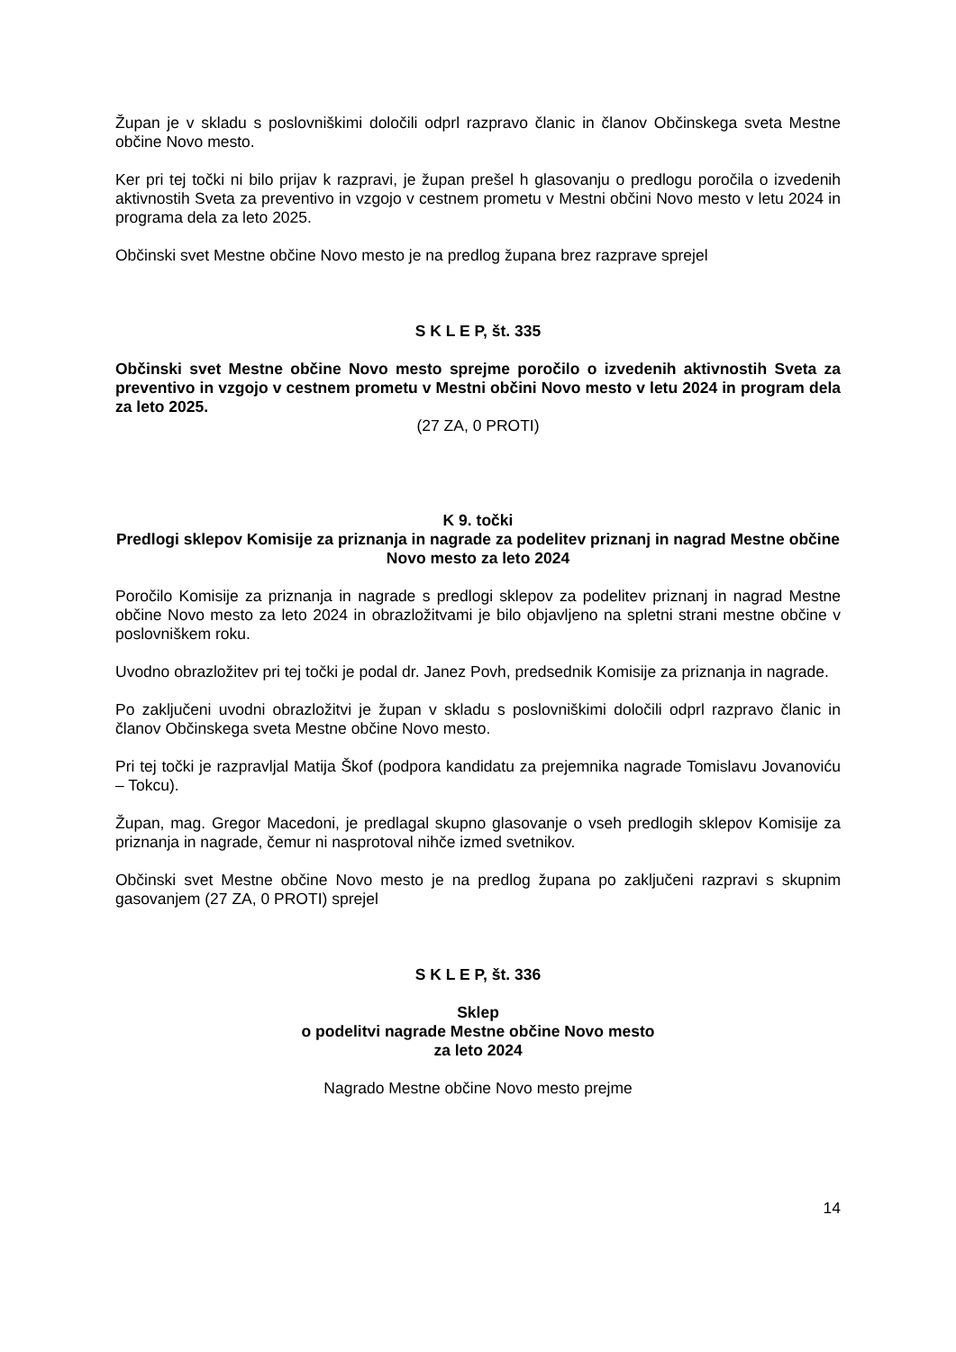Župan je v skladu s poslovniškimi določili odprl razpravo članic in članov Občinskega sveta Mestne občine Novo mesto.
Ker pri tej točki ni bilo prijav k razpravi, je župan prešel h glasovanju o predlogu poročila o izvedenih aktivnostih Sveta za preventivo in vzgojo v cestnem prometu v Mestni občini Novo mesto v letu 2024 in programa dela za leto 2025.
Občinski svet Mestne občine Novo mesto je na predlog župana brez razprave sprejel
S K L E P, št. 335
Občinski svet Mestne občine Novo mesto sprejme poročilo o izvedenih aktivnostih Sveta za preventivo in vzgojo v cestnem prometu v Mestni občini Novo mesto v letu 2024 in program dela za leto 2025.
(27 ZA, 0 PROTI)
K 9. točki
Predlogi sklepov Komisije za priznanja in nagrade za podelitev priznanj in nagrad Mestne občine Novo mesto za leto 2024
Poročilo Komisije za priznanja in nagrade s predlogi sklepov za podelitev priznanj in nagrad Mestne občine Novo mesto za leto 2024 in obrazložitvami je bilo objavljeno na spletni strani mestne občine v poslovniškem roku.
Uvodno obrazložitev pri tej točki je podal dr. Janez Povh, predsednik Komisije za priznanja in nagrade.
Po zaključeni uvodni obrazložitvi je župan v skladu s poslovniškimi določili odprl razpravo članic in članov Občinskega sveta Mestne občine Novo mesto.
Pri tej točki je razpravljal Matija Škof (podpora kandidatu za prejemnika nagrade Tomislavu Jovanoviću – Tokcu).
Župan, mag. Gregor Macedoni, je predlagal skupno glasovanje o vseh predlogih sklepov Komisije za priznanja in nagrade, čemur ni nasprotoval nihče izmed svetnikov.
Občinski svet Mestne občine Novo mesto je na predlog župana po zaključeni razpravi s skupnim gasovanjem (27 ZA, 0 PROTI) sprejel
S K L E P, št. 336
Sklep
o podelitvi nagrade Mestne občine Novo mesto
za leto 2024
Nagrado Mestne občine Novo mesto prejme
14